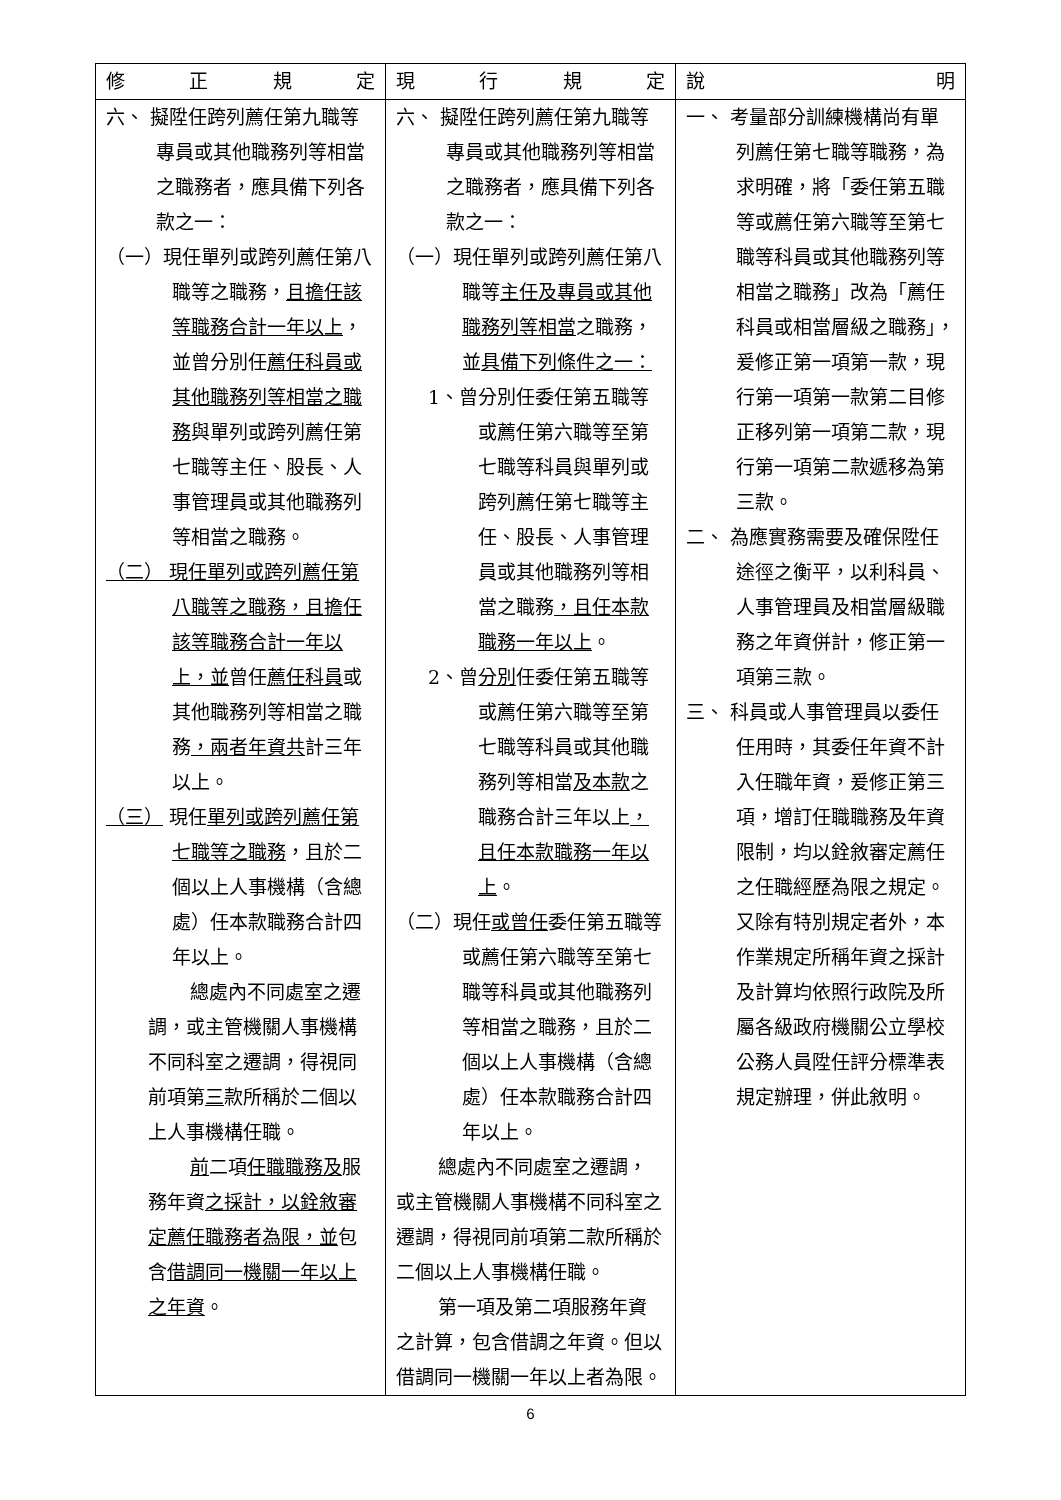| 修 正 規 定 | 現 行 規 定 | 說 明 |
| --- | --- | --- |
| 六、 擬陞任跨列薦任第九職等專員或其他職務列等相當之職務者，應具備下列各款之一： （一）現任單列或跨列薦任第八職等之職務， 且擔任該等職務合計一年以上 ，並曾分別任 薦任科員或其他職務列等相當之職務 與單列或跨列薦任第七職等主任、股長、人事管理員或其他職務列等相當之職務。 （二） 現任單列或跨列薦任第八職等之職務，且擔任該等職務合計一年以上，並 曾任 薦任科員 或其他職務列等相當之職務 ，兩者年資共 計三年以上。 （三） 現任 單列或跨列薦任第七職等之職務 ，且於二個以上人事機構（含總處）任本款職務合計四年以上。 總處內不同處室之遷調，或主管機關人事機構不同科室之遷調，得視同前項第 三 款所稱於二個以上人事機構任職。 前 二項 任職職務及 服務年資 之採計，以銓敘審定薦任職務者為限，並 包含 借調同一機關一年以上之年資 。 | 六、 擬陞任跨列薦任第九職等專員或其他職務列等相當之職務者，應具備下列各款之一： （一）現任單列或跨列薦任第八職等 主任及專員或其他職務列等相當 之職務，並 具備下列條件之一： 1、曾分別任委任第五職等或薦任第六職等至第七職等科員與單列或跨列薦任第七職等主任、股長、人事管理員或其他職務列等相當之職務 ，且任本款職務一年以上 。 2、曾 分別 任委任第五職等或薦任第六職等至第七職等科員或其他職務列等相當 及本款 之職務合計三年以上 ，且任本款職務一年以上 。 （二）現任 或曾任 委任第五職等或薦任第六職等至第七職等科員或其他職務列等相當之職務，且於二個以上人事機構（含總處）任本款職務合計四年以上。 總處內不同處室之遷調，或主管機關人事機構不同科室之遷調，得視同前項第二款所稱於二個以上人事機構任職。 第一項及第二項服務年資之計算，包含借調之年資。但以借調同一機關一年以上者為限。 | 一、 考量部分訓練機構尚有單列薦任第七職等職務，為求明確，將「委任第五職等或薦任第六職等至第七職等科員或其他職務列等相當之職務」改為「薦任科員或相當層級之職務」，爰修正第一項第一款，現行第一項第一款第二目修正移列第一項第二款，現行第一項第二款遞移為第三款。 二、 為應實務需要及確保陞任途徑之衡平，以利科員、人事管理員及相當層級職務之年資併計，修正第一項第三款。 三、 科員或人事管理員以委任任用時，其委任年資不計入任職年資，爰修正第三項，增訂任職職務及年資限制，均以銓敘審定薦任之任職經歷為限之規定。又除有特別規定者外，本作業規定所稱年資之採計及計算均依照行政院及所屬各級政府機關公立學校公務人員陞任評分標準表規定辦理，併此敘明。 |
6